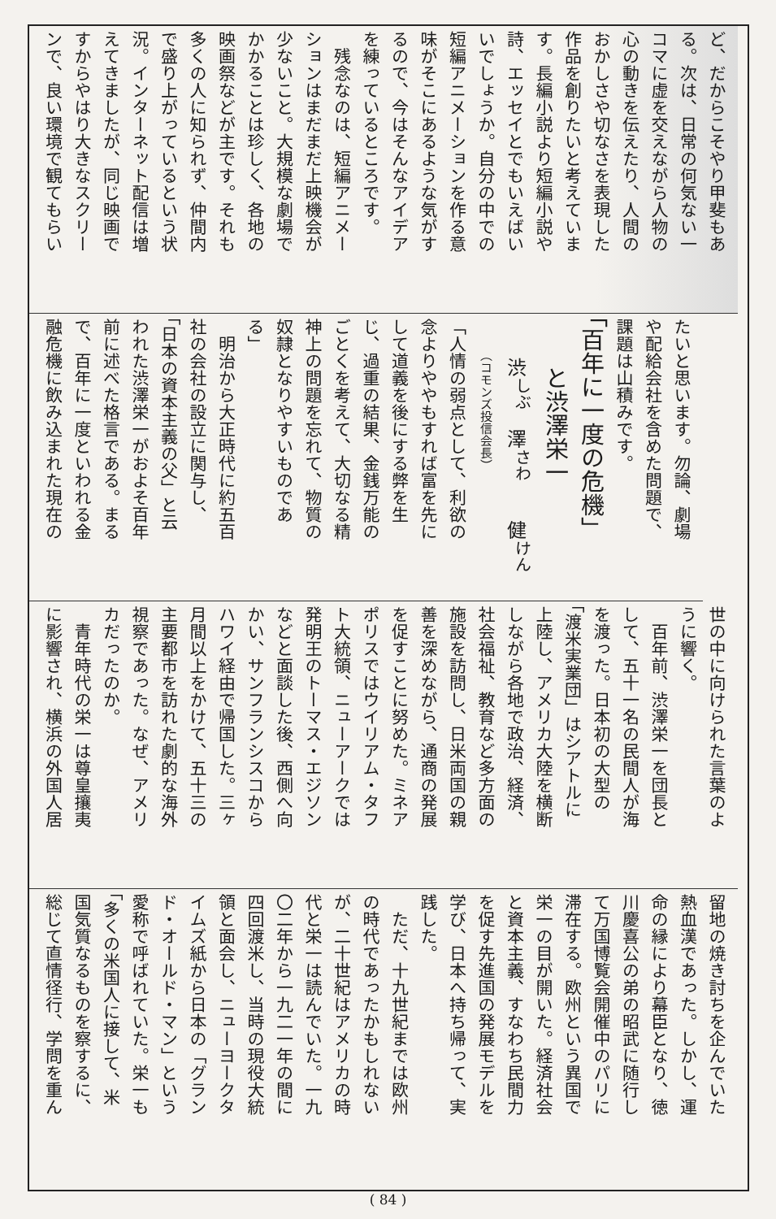ど、だからこそやり甲斐もあ
る。次は、日常の何気ない一
コマに虚を交えながら人物の
心の動きを伝えたり、人間の
おかしさや切なさを表現した
作品を創りたいと考えていま
す。長編小説より短編小説や
詩、エッセイとでもいえばい
いでしょうか。自分の中での
短編アニメーションを作る意
味がそこにあるような気がす
るので、今はそんなアイデア
を練っているところです。
　残念なのは、短編アニメー
ションはまだまだ上映機会が
少ないこと。大規模な劇場で
かかることは珍しく、各地の
映画祭などが主です。それも
多くの人に知られず、仲間内
で盛り上がっているという状
況。インターネット配信は増
えてきましたが、同じ映画で
すからやはり大きなスクリー
ンで、良い環境で観てもらい
たいと思います。勿論、劇場
や配給会社を含めた問題で、
課題は山積みです。
「百年に一度の危機」
　　と渋澤栄一
　　渋<sup>しぶ</sup>　澤<sup>さわ</sup>　　健<sup>けん</sup>
　　　（コモンズ投信会長）
「人情の弱点として、利欲の
念よりややもすれば富を先に
して道義を後にする弊を生
じ、過重の結果、金銭万能の
ごとくを考えて、大切なる精
神上の問題を忘れて、物質の
奴隷となりやすいものであ
る」
　明治から大正時代に約五百
社の会社の設立に関与し、
「日本の資本主義の父」と云
われた渋澤栄一がおよそ百年
前に述べた格言である。まる
で、百年に一度といわれる金
融危機に飲み込まれた現在の
世の中に向けられた言葉のよ
うに響く。
　百年前、渋澤栄一を団長と
して、五十一名の民間人が海
を渡った。日本初の大型の
「渡米実業団」はシアトルに
上陸し、アメリカ大陸を横断
しながら各地で政治、経済、
社会福祉、教育など多方面の
施設を訪問し、日米両国の親
善を深めながら、通商の発展
を促すことに努めた。ミネア
ポリスではウイリアム・タフ
ト大統領、ニューアークでは
発明王のトーマス・エジソン
などと面談した後、西側へ向
かい、サンフランシスコから
ハワイ経由で帰国した。三ヶ
月間以上をかけて、五十三の
主要都市を訪れた劇的な海外
視察であった。なぜ、アメリ
カだったのか。
　青年時代の栄一は尊皇攘夷
に影響され、横浜の外国人居
留地の焼き討ちを企んでいた
熱血漢であった。しかし、運
命の縁により幕臣となり、徳
川慶喜公の弟の昭武に随行し
て万国博覧会開催中のパリに
滞在する。欧州という異国で
栄一の目が開いた。経済社会
と資本主義、すなわち民間力
を促す先進国の発展モデルを
学び、日本へ持ち帰って、実
践した。
　ただ、十九世紀までは欧州
の時代であったかもしれない
が、二十世紀はアメリカの時
代と栄一は読んでいた。一九
〇二年から一九二一年の間に
四回渡米し、当時の現役大統
領と面会し、ニューヨークタ
イムズ紙から日本の「グラン
ド・オールド・マン」という
愛称で呼ばれていた。栄一も
「多くの米国人に接して、米
国気質なるものを察するに、
総じて直情径行、学問を重ん
( 84 )